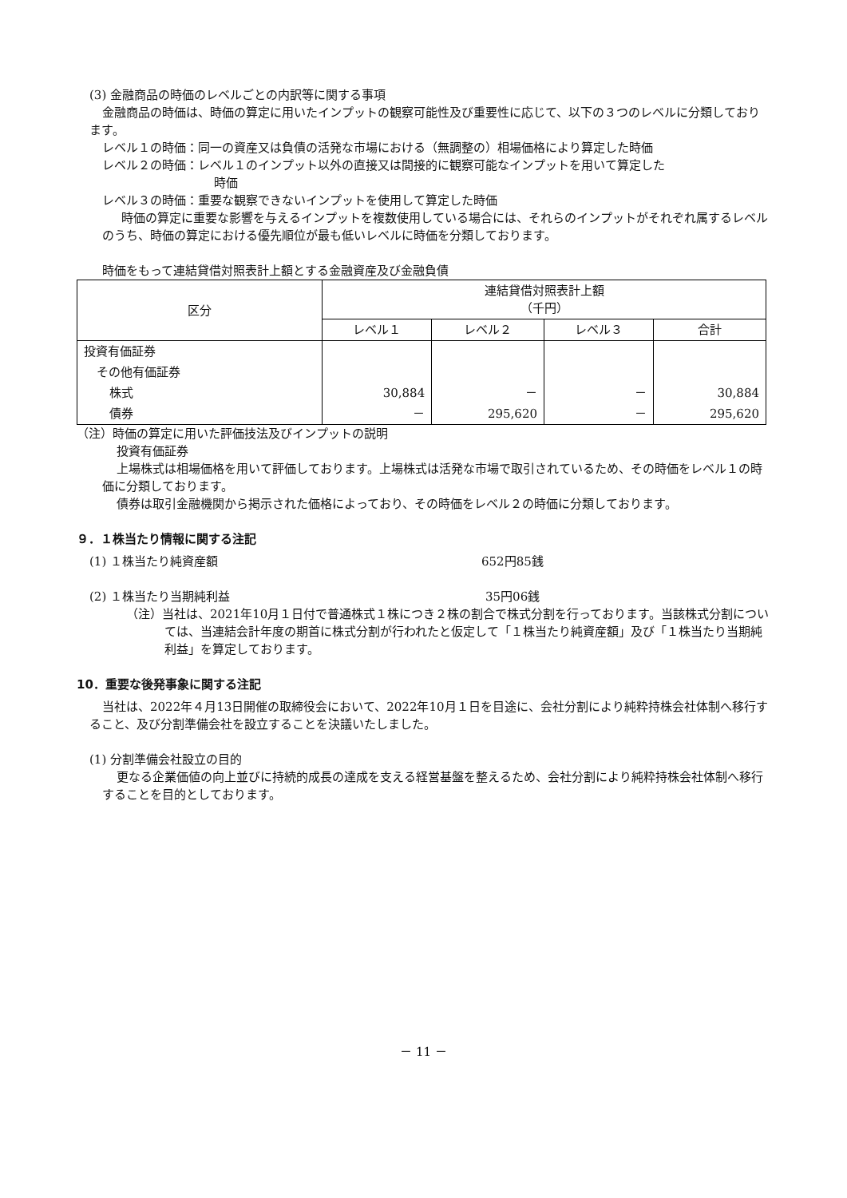(3) 金融商品の時価のレベルごとの内訳等に関する事項
金融商品の時価は、時価の算定に用いたインプットの観察可能性及び重要性に応じて、以下の３つのレベルに分類しております。
レベル１の時価：同一の資産又は負債の活発な市場における（無調整の）相場価格により算定した時価
レベル２の時価：レベル１のインプット以外の直接又は間接的に観察可能なインプットを用いて算定した
時価
レベル３の時価：重要な観察できないインプットを使用して算定した時価
時価の算定に重要な影響を与えるインプットを複数使用している場合には、それらのインプットがそれぞれ属するレベルのうち、時価の算定における優先順位が最も低いレベルに時価を分類しております。
時価をもって連結貸借対照表計上額とする金融資産及び金融負債
| 区分 | 連結貸借対照表計上額 （千円） | | | |
| --- | --- | --- | --- | --- |
| | レベル１ | レベル２ | レベル３ | 合計 |
| 投資有価証券 | | | | |
| その他有価証券 | | | | |
| 株式 | 30,884 | － | － | 30,884 |
| 債券 | － | 295,620 | － | 295,620 |
（注）時価の算定に用いた評価技法及びインプットの説明
投資有価証券
上場株式は相場価格を用いて評価しております。上場株式は活発な市場で取引されているため、その時価をレベル１の時価に分類しております。
債券は取引金融機関から掲示された価格によっており、その時価をレベル２の時価に分類しております。
９．１株当たり情報に関する注記
(1) １株当たり純資産額 652円85銭
(2) １株当たり当期純利益 35円06銭
（注）当社は、2021年10月１日付で普通株式１株につき２株の割合で株式分割を行っております。当該株式分割については、当連結会計年度の期首に株式分割が行われたと仮定して「１株当たり純資産額」及び「１株当たり当期純利益」を算定しております。
10．重要な後発事象に関する注記
当社は、2022年４月13日開催の取締役会において、2022年10月１日を目途に、会社分割により純粋持株会社体制へ移行すること、及び分割準備会社を設立することを決議いたしました。
(1) 分割準備会社設立の目的
更なる企業価値の向上並びに持続的成長の達成を支える経営基盤を整えるため、会社分割により純粋持株会社体制へ移行することを目的としております。
－ 11 －